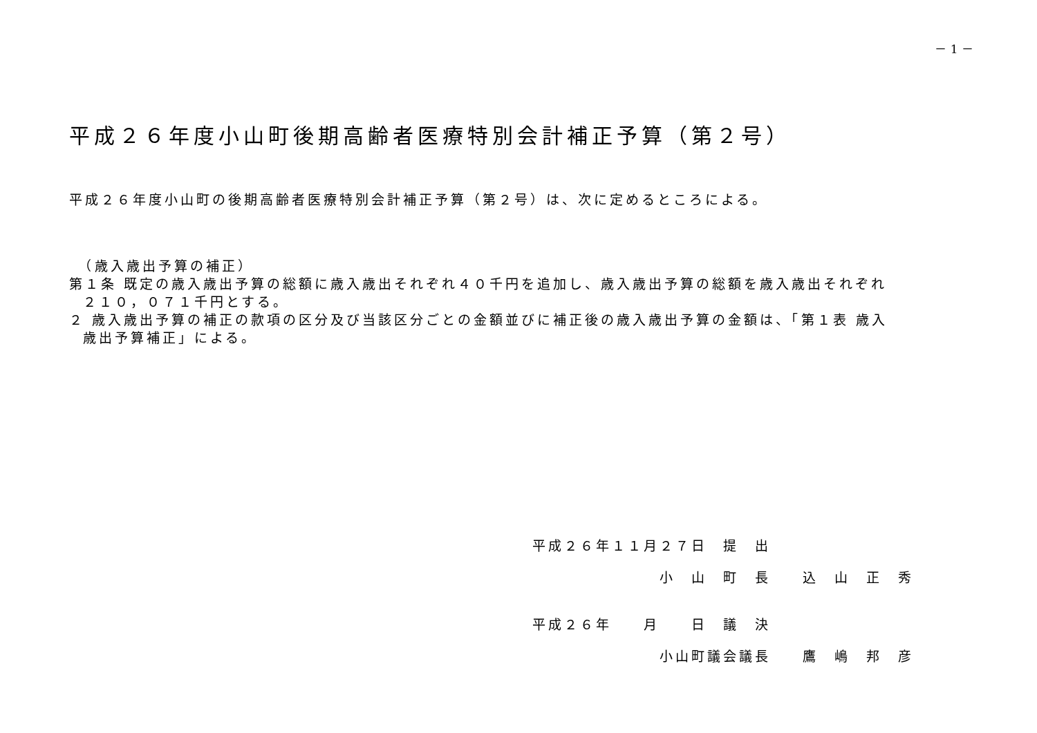－ 1 －
平成２６年度小山町後期高齢者医療特別会計補正予算（第２号）
平成２６年度小山町の後期高齢者医療特別会計補正予算（第２号）は、次に定めるところによる。
　（歳入歳出予算の補正）
第１条 既定の歳入歳出予算の総額に歳入歳出それぞれ４０千円を追加し、歳入歳出予算の総額を歳入歳出それぞれ
２１０，０７１千円とする。
２ 歳入歳出予算の補正の款項の区分及び当該区分ごとの金額並びに補正後の歳入歳出予算の金額は、「第１表 歳入
歳出予算補正」による。
平成２６年１１月２７日　提　出
　　　　　　　　小　山　町　長　　込　山　正　秀
平成２６年　　月　　日　議　決
　　　　　　　　小山町議会議長　　鷹　嶋　邦　彦